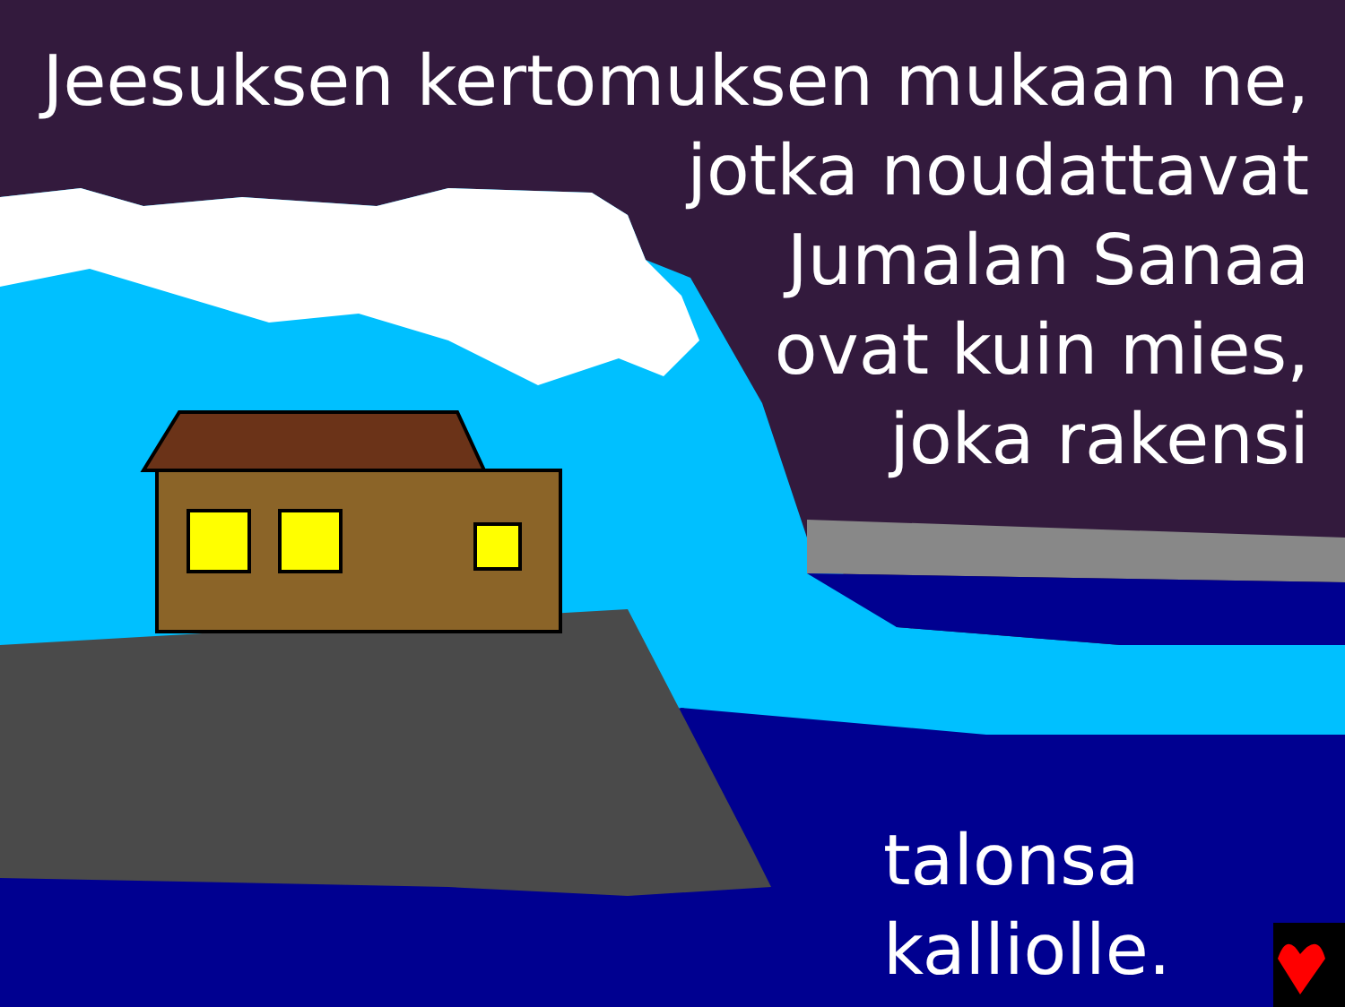Jeesuksen kertomuksen mukaan ne,
jotka noudattavat
Jumalan Sanaa
ovat kuin mies,
joka rakensi
talonsa
kalliolle.